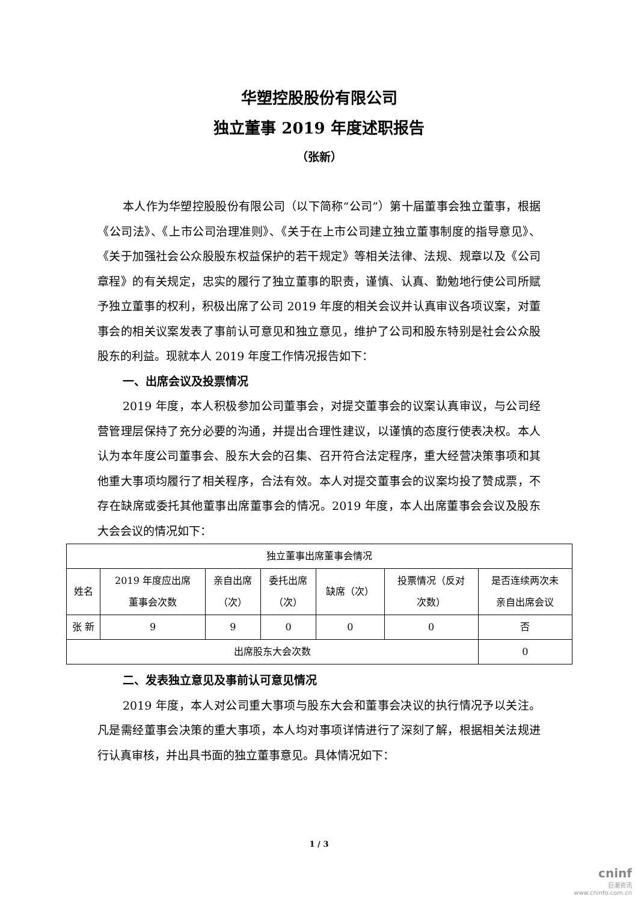华塑控股股份有限公司
独立董事 2019 年度述职报告
（张新）
本人作为华塑控股股份有限公司（以下简称“公司”）第十届董事会独立董事，根据《公司法》、《上市公司治理准则》、《关于在上市公司建立独立董事制度的指导意见》、《关于加强社会公众股股东权益保护的若干规定》等相关法律、法规、规章以及《公司章程》的有关规定，忠实的履行了独立董事的职责，谨慎、认真、勤勉地行使公司所赋予独立董事的权利，积极出席了公司 2019 年度的相关会议并认真审议各项议案，对董事会的相关议案发表了事前认可意见和独立意见，维护了公司和股东特别是社会公众股股东的利益。现就本人 2019 年度工作情况报告如下：
一、出席会议及投票情况
2019 年度，本人积极参加公司董事会，对提交董事会的议案认真审议，与公司经营管理层保持了充分必要的沟通，并提出合理性建议，以谨慎的态度行使表决权。本人认为本年度公司董事会、股东大会的召集、召开符合法定程序，重大经营决策事项和其他重大事项均履行了相关程序，合法有效。本人对提交董事会的议案均投了赞成票，不存在缺席或委托其他董事出席董事会的情况。2019 年度，本人出席董事会会议及股东大会会议的情况如下：
| 独立董事出席董事会情况 | | | | | | |
| 姓名 | 2019 年度应出席 董事会次数 | 亲自出席 （次） | 委托出席 （次） | 缺席（次） | 投票情况（反对 次数） | 是否连续两次未 亲自出席会议 |
| 张 新 | 9 | 9 | 0 | 0 | 0 | 否 |
| 出席股东大会次数 | | | | | | 0 |
二、发表独立意见及事前认可意见情况
2019 年度，本人对公司重大事项与股东大会和董事会决议的执行情况予以关注。凡是需经董事会决策的重大事项，本人均对事项详情进行了深刻了解，根据相关法规进行认真审核，并出具书面的独立董事意见。具体情况如下：
1 / 3
cninf
巨潮资讯
www.cninfo.com.cn